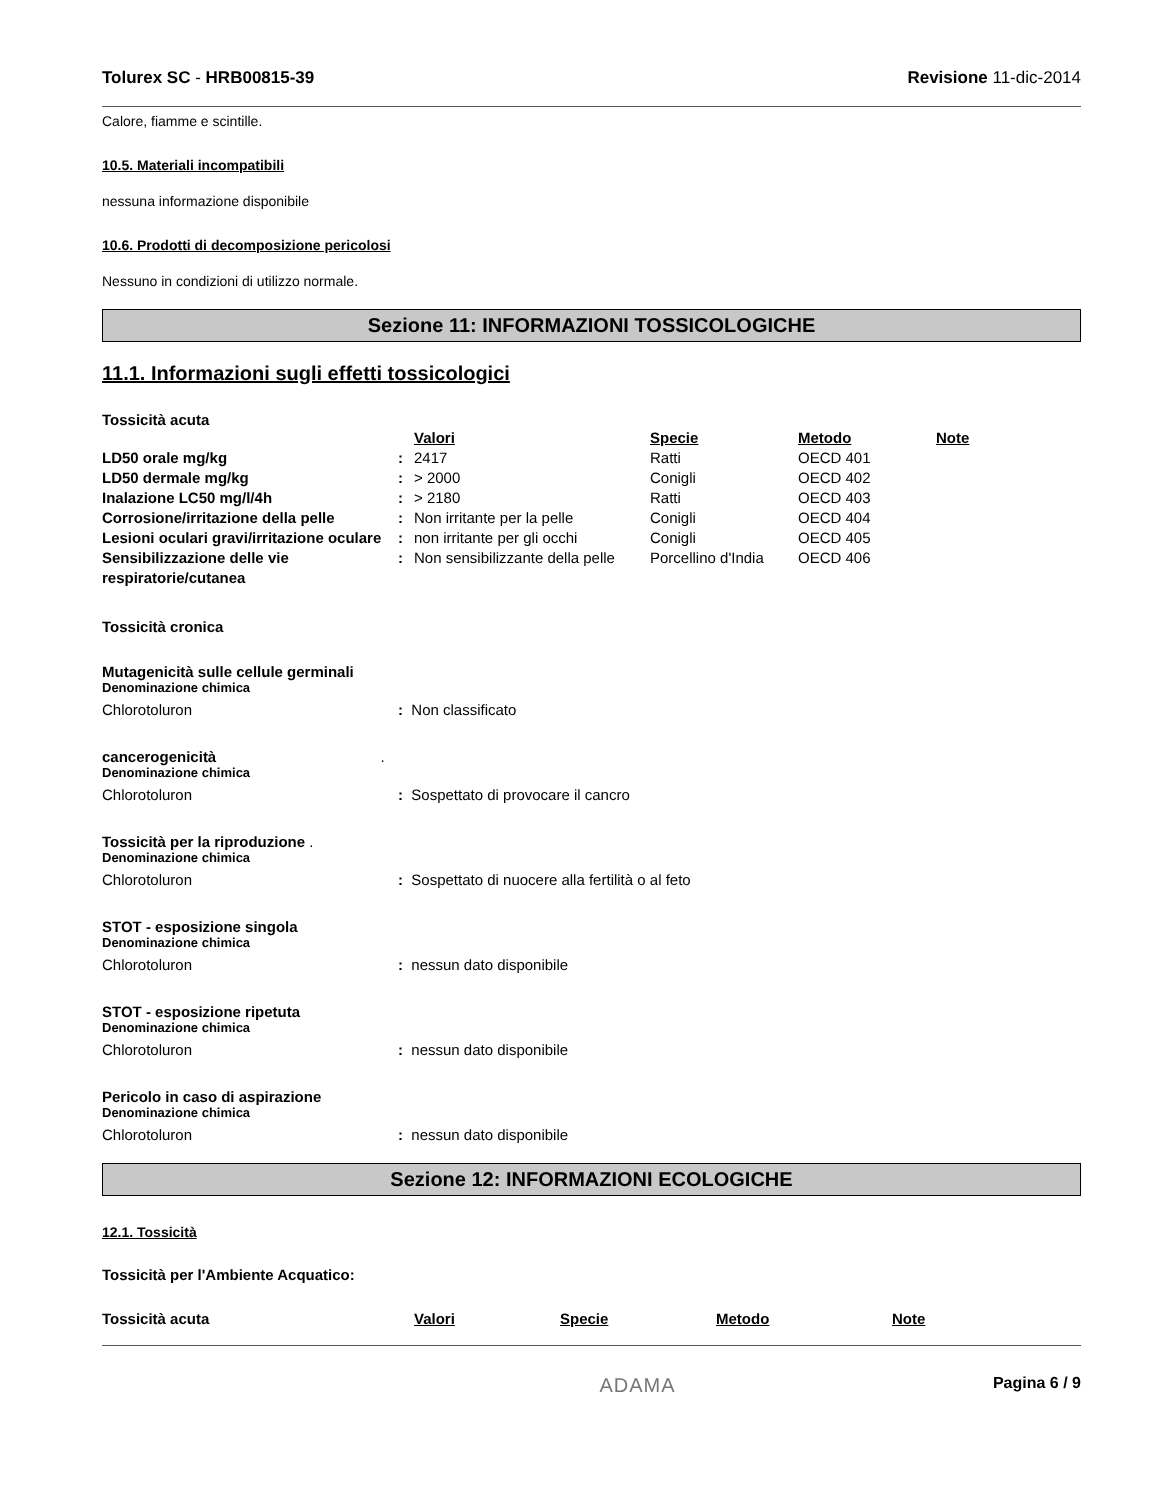Tolurex SC - HRB00815-39 Revisione 11-dic-2014
Calore, fiamme e scintille.
10.5. Materiali incompatibili
nessuna informazione disponibile
10.6. Prodotti di decomposizione pericolosi
Nessuno in condizioni di utilizzo normale.
Sezione 11: INFORMAZIONI TOSSICOLOGICHE
11.1. Informazioni sugli effetti tossicologici
Tossicità acuta
| | | Valori | Specie | Metodo | Note |
| LD50 orale mg/kg | : | 2417 | Ratti | OECD 401 | |
| LD50 dermale mg/kg | : | > 2000 | Conigli | OECD 402 | |
| Inalazione LC50 mg/l/4h | : | > 2180 | Ratti | OECD 403 | |
| Corrosione/irritazione della pelle | : | Non irritante per la pelle | Conigli | OECD 404 | |
| Lesioni oculari gravi/irritazione oculare | : | non irritante per gli occhi | Conigli | OECD 405 | |
| Sensibilizzazione delle vie respiratorie/cutanea | : | Non sensibilizzante della pelle | Porcellino d'India | OECD 406 | |
Tossicità cronica
Mutagenicità sulle cellule germinali
Denominazione chimica
Chlorotoluron: Non classificato
cancerogenicità .
Denominazione chimica
Chlorotoluron: Sospettato di provocare il cancro
Tossicità per la riproduzione .
Denominazione chimica
Chlorotoluron: Sospettato di nuocere alla fertilità o al feto
STOT - esposizione singola
Denominazione chimica
Chlorotoluron: nessun dato disponibile
STOT - esposizione ripetuta
Denominazione chimica
Chlorotoluron: nessun dato disponibile
Pericolo in caso di aspirazione
Denominazione chimica
Chlorotoluron: nessun dato disponibile
Sezione 12: INFORMAZIONI ECOLOGICHE
12.1. Tossicità
Tossicità per l'Ambiente Acquatico:
| Tossicità acuta | Valori | Specie | Metodo | Note |
| --- | --- | --- | --- | --- |
ADAMA Pagina 6 / 9